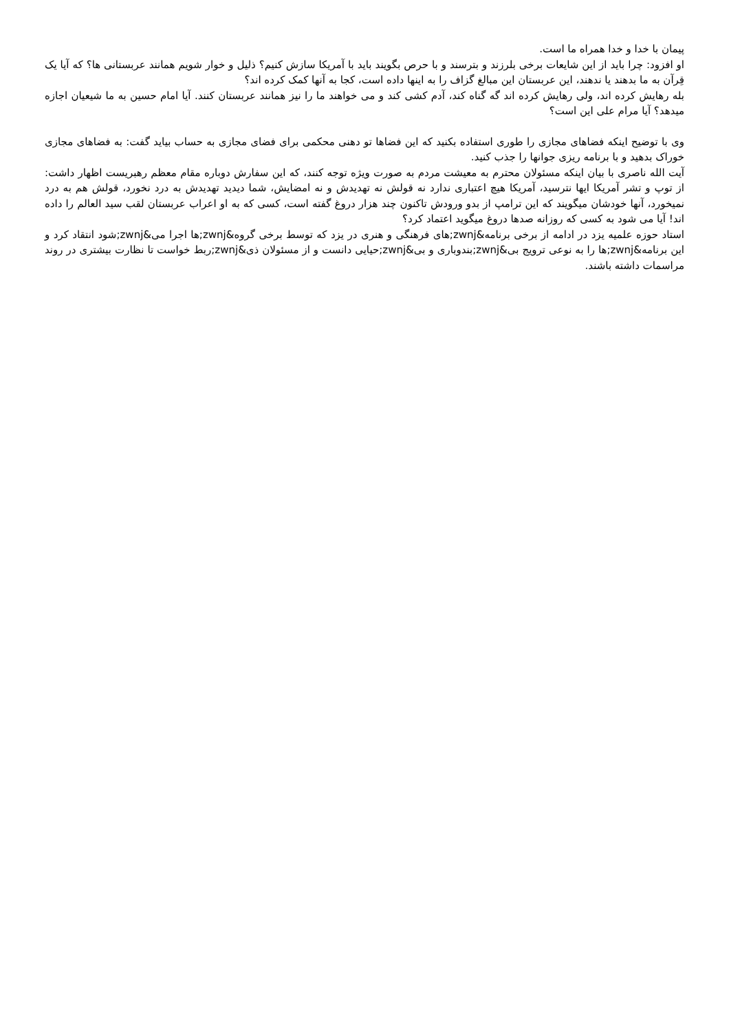پیمان با خدا و خدا همراه ما است.
او افزود: چرا باید از این شایعات برخی بلرزند و بترسند و با حرص بگویند باید با آمریکا سازش کنیم؟ ذلیل و خوار شویم همانند عربستانی ها؟ که آیا یک قِرآن به ما بدهند یا ندهند، این عربستان این مبالغ گزاف را به اینها داده است، کجا به آنها کمک کرده اند؟
بله رهایش کرده اند، ولی رهایش کرده اند گه گناه کند، آدم کشی کند و می خواهند ما را نیز همانند عربستان کنند. آیا امام حسین به ما شیعیان اجازه میدهد؟ آیا مرام علی این است؟
وی با توضیح اینکه فضاهای مجازی را طوری استفاده بکنید که این فضاها تو دهنی محکمی برای فضای مجازی به حساب بیاید گفت: به فضاهای مجازی خوراک بدهید و با برنامه ریزی جوانها را جذب کنید.
آیت الله ناصری با بیان اینکه مسئولان محترم به معیشت مردم به صورت ویژه توجه کنند، که این سفارش دوباره مقام معظم رهبریست اظهار داشت: از توپ و تشر آمریکا ایها نترسید، آمریکا هیچ اعتباری ندارد نه قولش نه تهدیدش و نه امضایش، شما دیدید تهدیدش به درد نخورد، قولش هم به درد نمیخورد، آنها خودشان میگویند که این ترامپ از بدو ورودش تاکنون چند هزار دروغ گفته است، کسی که به او اعراب عربستان لقب سید العالم را داده اند! آیا می شود به کسی که روزانه صدها دروغ میگوید اعتماد کرد؟
استاد حوزه علمیه یزد در ادامه از برخی برنامه&zwnj;های فرهنگی و هنری در یزد که توسط برخی گروه&zwnj;ها اجرا می&zwnj;شود انتقاد کرد و این برنامه&zwnj;ها را به نوعی ترویج بی&zwnj;بندوباری و بی&zwnj;حیایی دانست و از مسئولان ذی&zwnj;ربط خواست تا نظارت بیشتری در روند مراسمات داشته باشند.